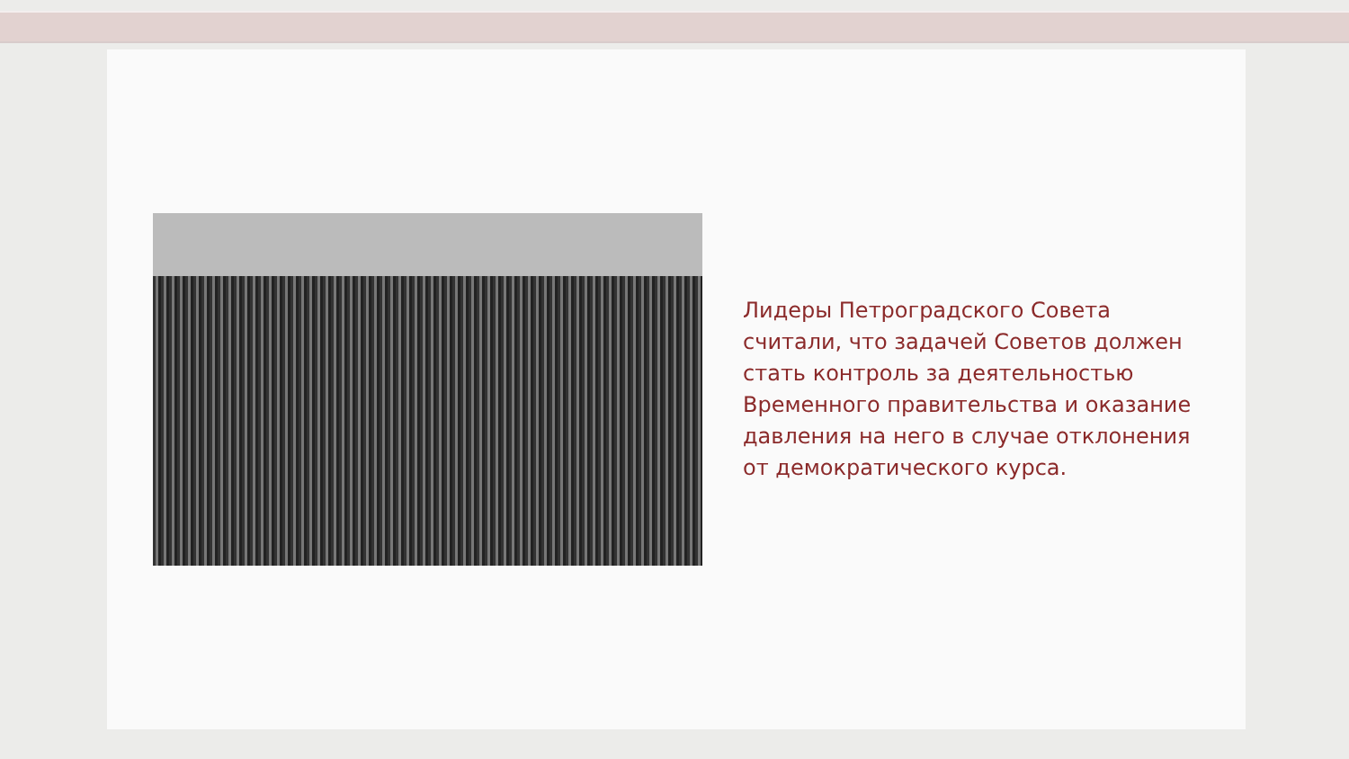Лидеры Петроградского Совета считали, что задачей Советов должен стать контроль за деятельностью Временного правительства и оказание давления на него в случае отклонения от демократического курса.